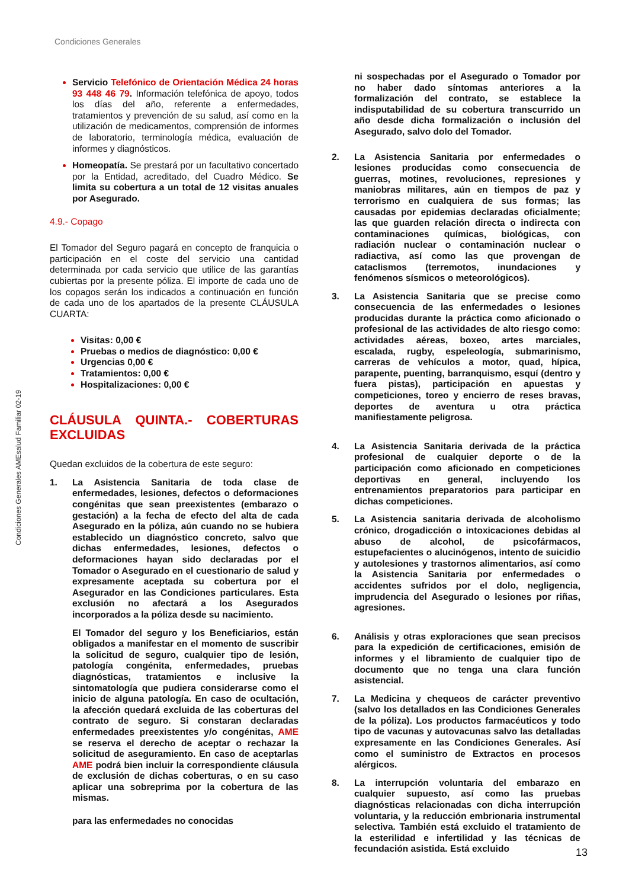Condiciones Generales
Condiciones Generales AMEsalud Familiar 02-19
Servicio Telefónico de Orientación Médica 24 horas 93 448 46 79. Información telefónica de apoyo, todos los días del año, referente a enfermedades, tratamientos y prevención de su salud, así como en la utilización de medicamentos, comprensión de informes de laboratorio, terminología médica, evaluación de informes y diagnósticos.
Homeopatía. Se prestará por un facultativo concertado por la Entidad, acreditado, del Cuadro Médico. Se limita su cobertura a un total de 12 visitas anuales por Asegurado.
4.9.- Copago
El Tomador del Seguro pagará en concepto de franquicia o participación en el coste del servicio una cantidad determinada por cada servicio que utilice de las garantías cubiertas por la presente póliza. El importe de cada uno de los copagos serán los indicados a continuación en función de cada uno de los apartados de la presente CLÁUSULA CUARTA:
Visitas: 0,00 €
Pruebas o medios de diagnóstico: 0,00 €
Urgencias 0,00 €
Tratamientos: 0,00 €
Hospitalizaciones: 0,00 €
CLÁUSULA QUINTA.- COBERTURAS EXCLUIDAS
Quedan excluidos de la cobertura de este seguro:
1. La Asistencia Sanitaria de toda clase de enfermedades, lesiones, defectos o deformaciones congénitas que sean preexistentes (embarazo o gestación) a la fecha de efecto del alta de cada Asegurado en la póliza, aún cuando no se hubiera establecido un diagnóstico concreto, salvo que dichas enfermedades, lesiones, defectos o deformaciones hayan sido declaradas por el Tomador o Asegurado en el cuestionario de salud y expresamente aceptada su cobertura por el Asegurador en las Condiciones particulares. Esta exclusión no afectará a los Asegurados incorporados a la póliza desde su nacimiento.
El Tomador del seguro y los Beneficiarios, están obligados a manifestar en el momento de suscribir la solicitud de seguro, cualquier tipo de lesión, patología congénita, enfermedades, pruebas diagnósticas, tratamientos e inclusive la sintomatología que pudiera considerarse como el inicio de alguna patología. En caso de ocultación, la afección quedará excluida de las coberturas del contrato de seguro. Si constaran declaradas enfermedades preexistentes y/o congénitas, AME se reserva el derecho de aceptar o rechazar la solicitud de aseguramiento. En caso de aceptarlas AME podrá bien incluir la correspondiente cláusula de exclusión de dichas coberturas, o en su caso aplicar una sobreprima por la cobertura de las mismas.
para las enfermedades no conocidas
ni sospechadas por el Asegurado o Tomador por no haber dado síntomas anteriores a la formalización del contrato, se establece la indisputabilidad de su cobertura transcurrido un año desde dicha formalización o inclusión del Asegurado, salvo dolo del Tomador.
2. La Asistencia Sanitaria por enfermedades o lesiones producidas como consecuencia de guerras, motines, revoluciones, represiones y maniobras militares, aún en tiempos de paz y terrorismo en cualquiera de sus formas; las causadas por epidemias declaradas oficialmente; las que guarden relación directa o indirecta con contaminaciones químicas, biológicas, con radiación nuclear o contaminación nuclear o radiactiva, así como las que provengan de cataclismos (terremotos, inundaciones y fenómenos sísmicos o meteorológicos).
3. La Asistencia Sanitaria que se precise como consecuencia de las enfermedades o lesiones producidas durante la práctica como aficionado o profesional de las actividades de alto riesgo como: actividades aéreas, boxeo, artes marciales, escalada, rugby, espeleología, submarinismo, carreras de vehículos a motor, quad, hípica, parapente, puenting, barranquismo, esquí (dentro y fuera pistas), participación en apuestas y competiciones, toreo y encierro de reses bravas, deportes de aventura u otra práctica manifiestamente peligrosa.
4. La Asistencia Sanitaria derivada de la práctica profesional de cualquier deporte o de la participación como aficionado en competiciones deportivas en general, incluyendo los entrenamientos preparatorios para participar en dichas competiciones.
5. La Asistencia sanitaria derivada de alcoholismo crónico, drogadicción o intoxicaciones debidas al abuso de alcohol, de psicofármacos, estupefacientes o alucinógenos, intento de suicidio y autolesiones y trastornos alimentarios, así como la Asistencia Sanitaria por enfermedades o accidentes sufridos por el dolo, negligencia, imprudencia del Asegurado o lesiones por riñas, agresiones.
6. Análisis y otras exploraciones que sean precisos para la expedición de certificaciones, emisión de informes y el libramiento de cualquier tipo de documento que no tenga una clara función asistencial.
7. La Medicina y chequeos de carácter preventivo (salvo los detallados en las Condiciones Generales de la póliza). Los productos farmacéuticos y todo tipo de vacunas y autovacunas salvo las detalladas expresamente en las Condiciones Generales. Así como el suministro de Extractos en procesos alérgicos.
8. La interrupción voluntaria del embarazo en cualquier supuesto, así como las pruebas diagnósticas relacionadas con dicha interrupción voluntaria, y la reducción embrionaria instrumental selectiva. También está excluido el tratamiento de la esterilidad e infertilidad y las técnicas de fecundación asistida. Está excluido
13